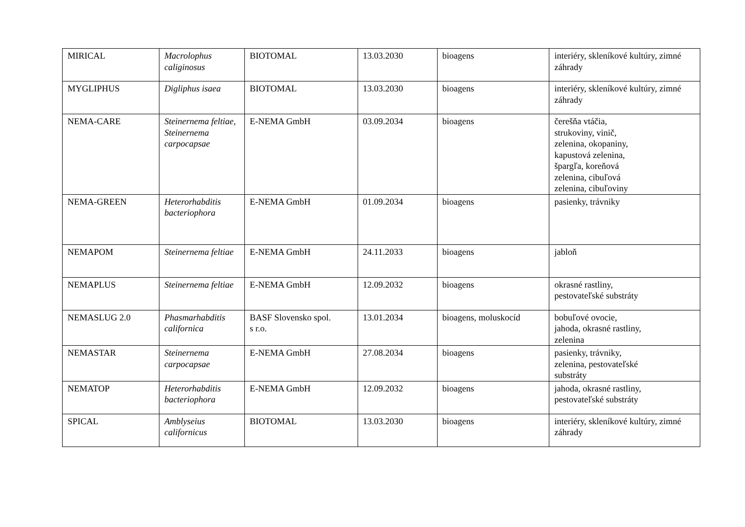| MIRICAL | Macrolophus caliginosus | BIOTOMAL | 13.03.2030 | bioagens | interiéry, skleníkové kultúry, zimné záhrady |
| MYGLIPHUS | Digliphus isaea | BIOTOMAL | 13.03.2030 | bioagens | interiéry, skleníkové kultúry, zimné záhrady |
| NEMA-CARE | Steinernema feltiae, Steinernema carpocapsae | E-NEMA GmbH | 03.09.2034 | bioagens | čerešňa vtáčia, strukoviny, vinič, zelenina, okopaniny, kapustová zelenina, špargľa, koreňová zelenina, cibuľová zelenina, cibuľoviny |
| NEMA-GREEN | Heterorhabditis bacteriophora | E-NEMA GmbH | 01.09.2034 | bioagens | pasienky, trávniky |
| NEMAPOM | Steinernema feltiae | E-NEMA GmbH | 24.11.2033 | bioagens | jabloň |
| NEMAPLUS | Steinernema feltiae | E-NEMA GmbH | 12.09.2032 | bioagens | okrasné rastliny, pestovateľské substráty |
| NEMASLUG 2.0 | Phasmarhabditis californica | BASF Slovensko spol. s r.o. | 13.01.2034 | bioagens, moluskocíd | bobuľové ovocie, jahoda, okrasné rastliny, zelenina |
| NEMASTAR | Steinernema carpocapsae | E-NEMA GmbH | 27.08.2034 | bioagens | pasienky, trávniky, zelenina, pestovateľské substráty |
| NEMATOP | Heterorhabditis bacteriophora | E-NEMA GmbH | 12.09.2032 | bioagens | jahoda, okrasné rastliny, pestovateľské substráty |
| SPICAL | Amblyseius californicus | BIOTOMAL | 13.03.2030 | bioagens | interiéry, skleníkové kultúry, zimné záhrady |